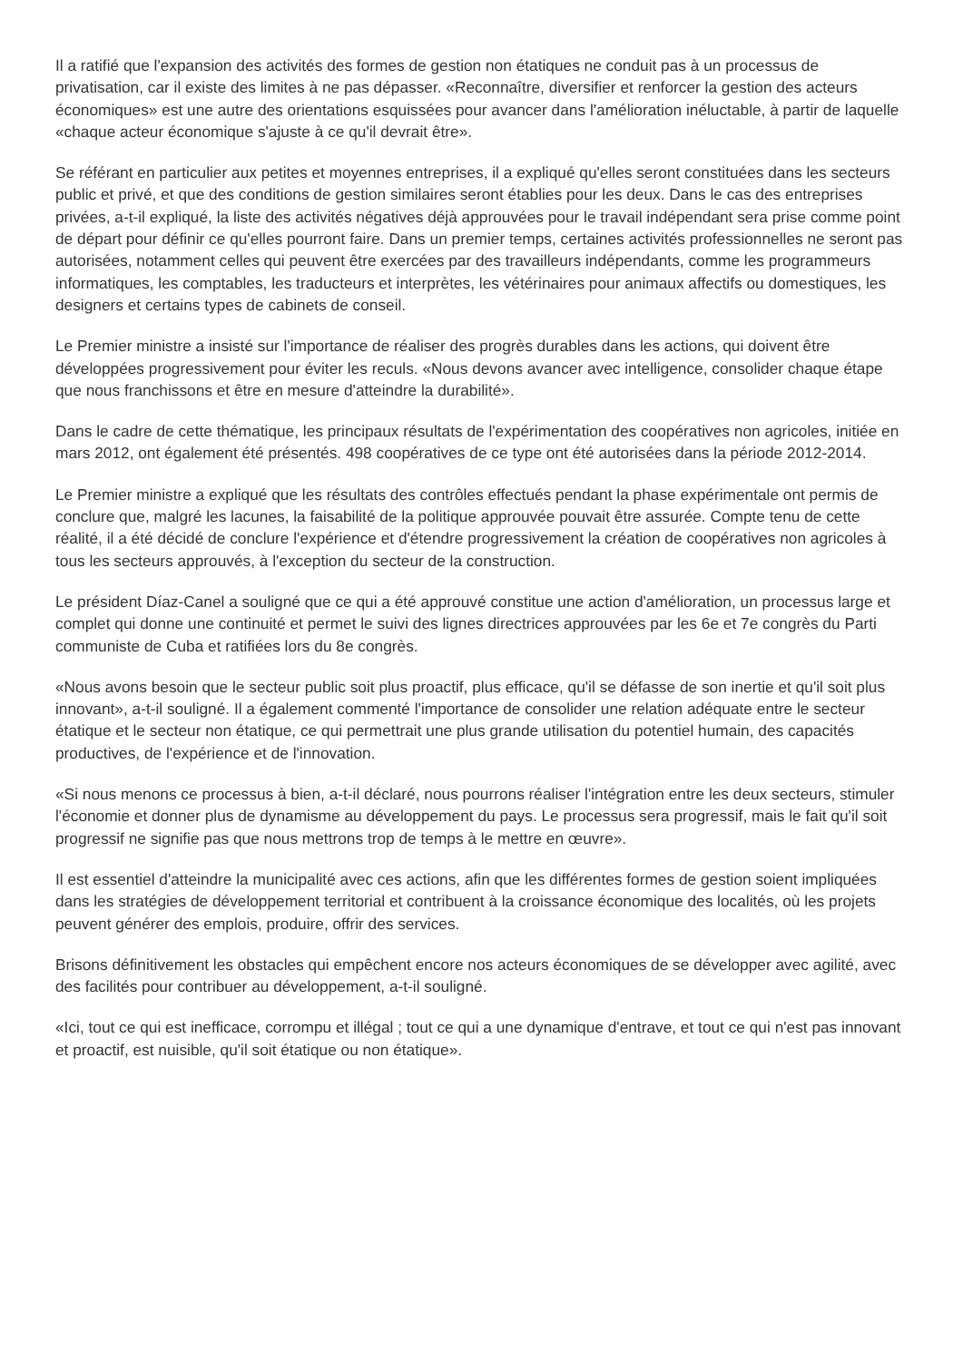Il a ratifié que l'expansion des activités des formes de gestion non étatiques ne conduit pas à un processus de privatisation, car il existe des limites à ne pas dépasser. «Reconnaître, diversifier et renforcer la gestion des acteurs économiques» est une autre des orientations esquissées pour avancer dans l'amélioration inéluctable, à partir de laquelle «chaque acteur économique s'ajuste à ce qu'il devrait être».
Se référant en particulier aux petites et moyennes entreprises, il a expliqué qu'elles seront constituées dans les secteurs public et privé, et que des conditions de gestion similaires seront établies pour les deux. Dans le cas des entreprises privées, a-t-il expliqué, la liste des activités négatives déjà approuvées pour le travail indépendant sera prise comme point de départ pour définir ce qu'elles pourront faire. Dans un premier temps, certaines activités professionnelles ne seront pas autorisées, notamment celles qui peuvent être exercées par des travailleurs indépendants, comme les programmeurs informatiques, les comptables, les traducteurs et interprètes, les vétérinaires pour animaux affectifs ou domestiques, les designers et certains types de cabinets de conseil.
Le Premier ministre a insisté sur l'importance de réaliser des progrès durables dans les actions, qui doivent être développées progressivement pour éviter les reculs. «Nous devons avancer avec intelligence, consolider chaque étape que nous franchissons et être en mesure d'atteindre la durabilité».
Dans le cadre de cette thématique, les principaux résultats de l'expérimentation des coopératives non agricoles, initiée en mars 2012, ont également été présentés. 498 coopératives de ce type ont été autorisées dans la période 2012-2014.
Le Premier ministre a expliqué que les résultats des contrôles effectués pendant la phase expérimentale ont permis de conclure que, malgré les lacunes, la faisabilité de la politique approuvée pouvait être assurée. Compte tenu de cette réalité, il a été décidé de conclure l'expérience et d'étendre progressivement la création de coopératives non agricoles à tous les secteurs approuvés, à l'exception du secteur de la construction.
Le président Díaz-Canel a souligné que ce qui a été approuvé constitue une action d'amélioration, un processus large et complet qui donne une continuité et permet le suivi des lignes directrices approuvées par les 6e et 7e congrès du Parti communiste de Cuba et ratifiées lors du 8e congrès.
«Nous avons besoin que le secteur public soit plus proactif, plus efficace, qu'il se défasse de son inertie et qu'il soit plus innovant», a-t-il souligné. Il a également commenté l'importance de consolider une relation adéquate entre le secteur étatique et le secteur non étatique, ce qui permettrait une plus grande utilisation du potentiel humain, des capacités productives, de l'expérience et de l'innovation.
«Si nous menons ce processus à bien, a-t-il déclaré, nous pourrons réaliser l'intégration entre les deux secteurs, stimuler l'économie et donner plus de dynamisme au développement du pays. Le processus sera progressif, mais le fait qu'il soit progressif ne signifie pas que nous mettrons trop de temps à le mettre en œuvre».
Il est essentiel d'atteindre la municipalité avec ces actions, afin que les différentes formes de gestion soient impliquées dans les stratégies de développement territorial et contribuent à la croissance économique des localités, où les projets peuvent générer des emplois, produire, offrir des services.
Brisons définitivement les obstacles qui empêchent encore nos acteurs économiques de se développer avec agilité, avec des facilités pour contribuer au développement, a-t-il souligné.
«Ici, tout ce qui est inefficace, corrompu et illégal ; tout ce qui a une dynamique d'entrave, et tout ce qui n'est pas innovant et proactif, est nuisible, qu'il soit étatique ou non étatique».